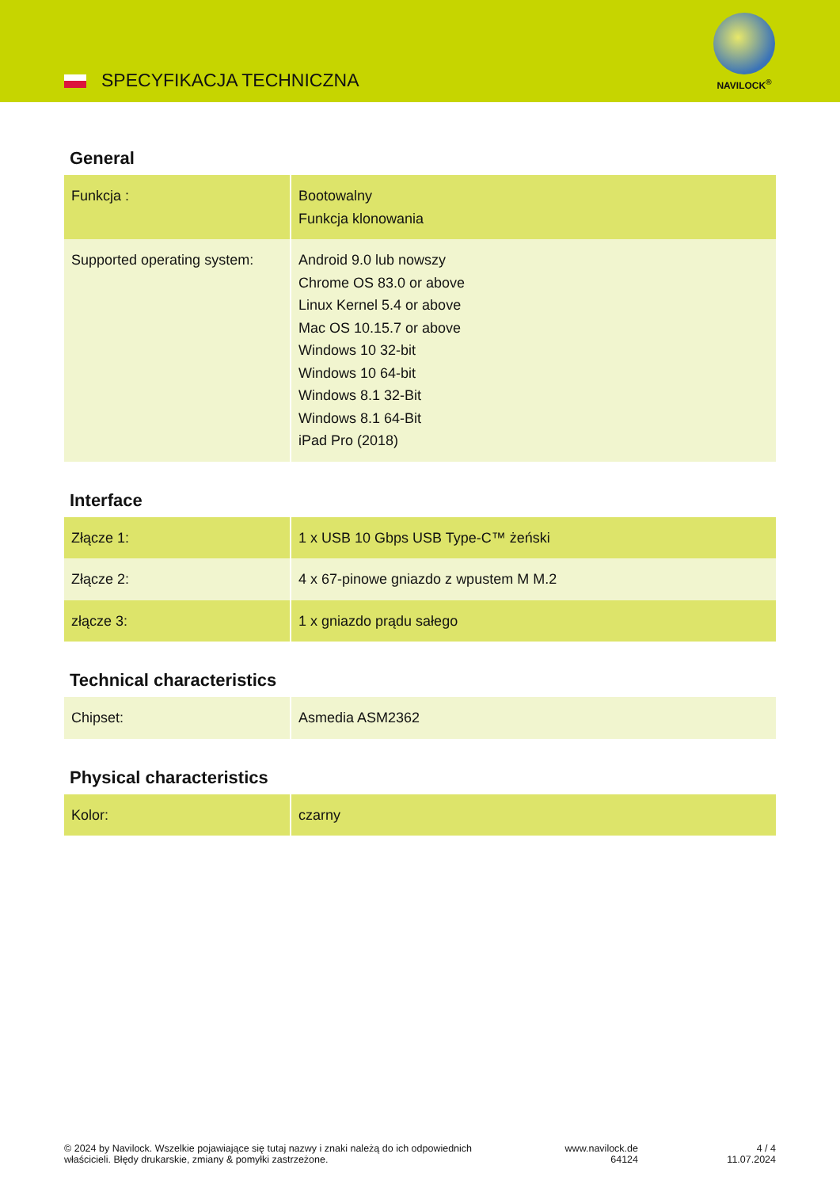SPECYFIKACJA TECHNICZNA
NAVILOCK<sup>®</sup>
General
| Funkcja : | Bootowalny Funkcja klonowania |
| Supported operating system: | Android 9.0 lub nowszy Chrome OS 83.0 or above Linux Kernel 5.4 or above Mac OS 10.15.7 or above Windows 10 32-bit Windows 10 64-bit Windows 8.1 32-Bit Windows 8.1 64-Bit iPad Pro (2018) |
Interface
| Złącze 1: | 1 x USB 10 Gbps USB Type-C™ żeński |
| Złącze 2: | 4 x 67-pinowe gniazdo z wpustem M M.2 |
| złącze 3: | 1 x gniazdo prądu sałego |
Technical characteristics
| Chipset: | Asmedia ASM2362 |
Physical characteristics
| Kolor: | czarny |
© 2024 by Navilock. Wszelkie pojawiające się tutaj nazwy i znaki należą do ich odpowiednich właścicieli. Błędy drukarskie, zmiany & pomyłki zastrzeżone.
www.navilock.de
64124
4 / 4
11.07.2024